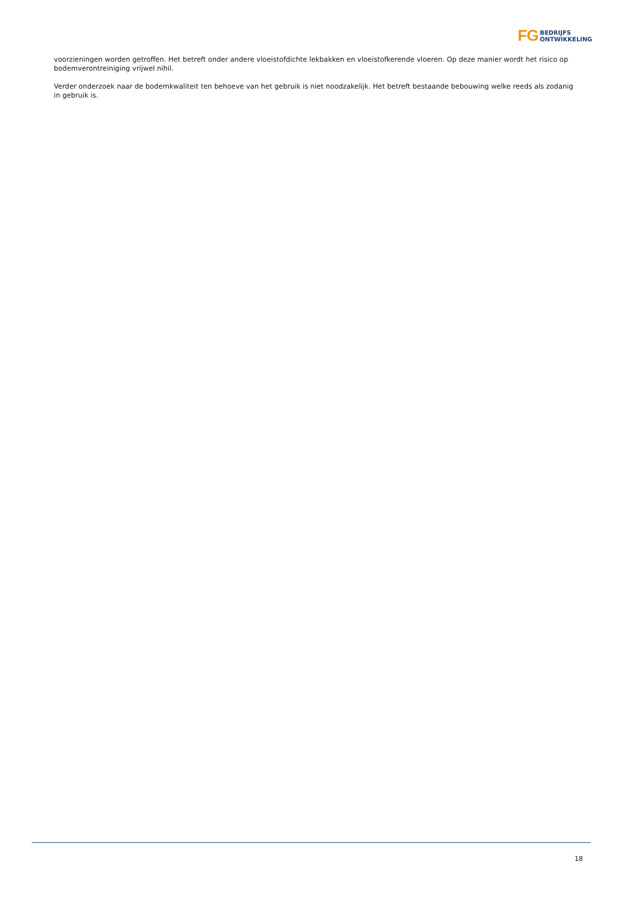FG BEDRIJFS
ONTWIKKELING
voorzieningen worden getroffen. Het betreft onder andere vloeistofdichte lekbakken en vloeistofkerende vloeren. Op deze manier wordt het risico op bodemverontreiniging vrijwel nihil.
Verder onderzoek naar de bodemkwaliteit ten behoeve van het gebruik is niet noodzakelijk. Het betreft bestaande bebouwing welke reeds als zodanig in gebruik is.
18